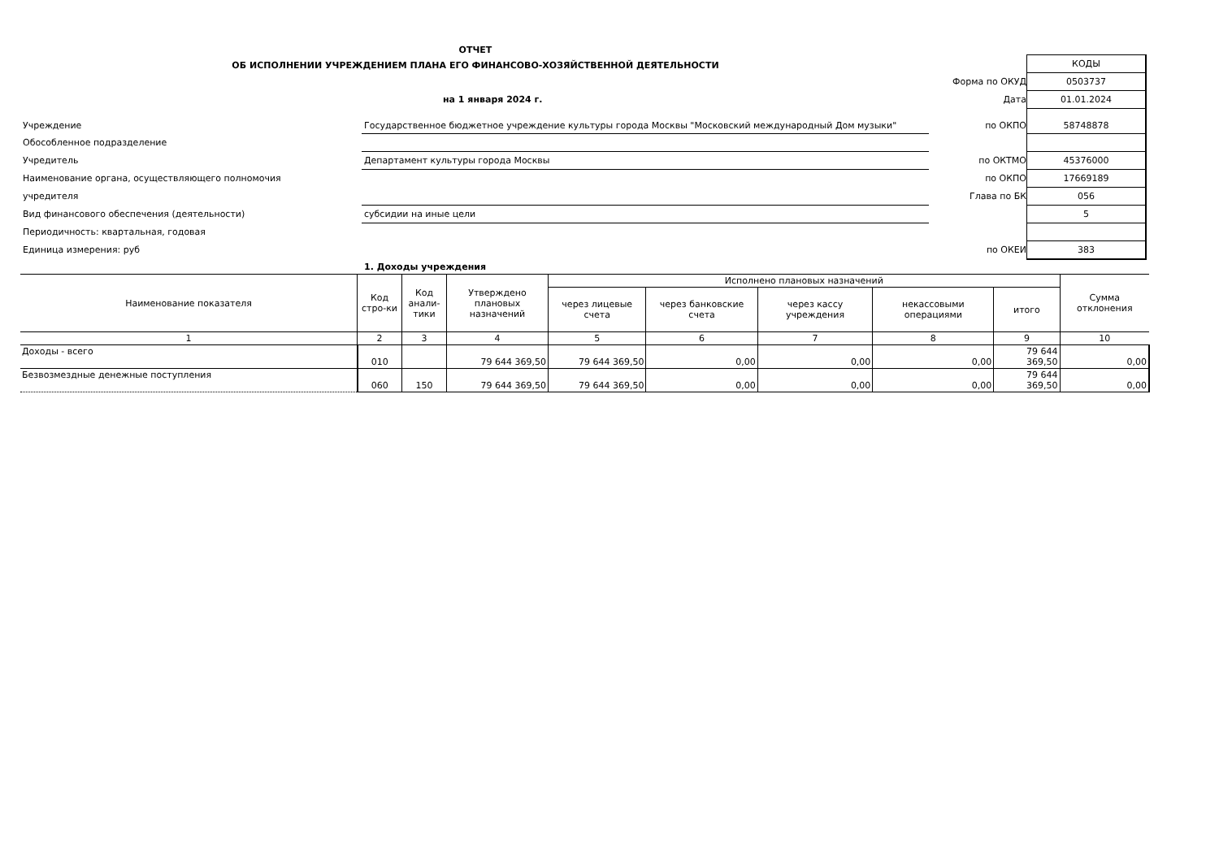ОТЧЕТ
ОБ ИСПОЛНЕНИИ УЧРЕЖДЕНИЕМ ПЛАНА ЕГО ФИНАНСОВО-ХОЗЯЙСТВЕННОЙ ДЕЯТЕЛЬНОСТИ
КОДЫ
Форма по ОКУД
0503737
на 1 января 2024 г.
Дата
01.01.2024
Учреждение
Государственное бюджетное учреждение культуры города Москвы "Московский международный Дом музыки"
по ОКПО
58748878
Обособленное подразделение
Учредитель
Департамент культуры города Москвы
по ОКТМО
45376000
Наименование органа, осуществляющего полномочия
по ОКПО
17669189
учредителя
Глава по БК
056
Вид финансового обеспечения (деятельности)
субсидии на иные цели
5
Периодичность: квартальная, годовая
Единица измерения: руб
по ОКЕИ
383
1. Доходы учреждения
| Наименование показателя | Код стро-ки | Код анали-тики | Утверждено плановых назначений | Исполнено плановых назначений | | | | | Сумма отклонения |
| --- | --- | --- | --- | --- | --- | --- | --- | --- | --- |
| | | | | через лицевые счета | через банковские счета | через кассу учреждения | некассовыми операциями | итого | |
| 1 | 2 | 3 | 4 | 5 | 6 | 7 | 8 | 9 | 10 |
| Доходы - всего | 010 | | 79 644 369,50 | 79 644 369,50 | 0,00 | 0,00 | 0,00 | 79 644 369,50 | 0,00 |
| Безвозмездные денежные поступления | 060 | 150 | 79 644 369,50 | 79 644 369,50 | 0,00 | 0,00 | 0,00 | 79 644 369,50 | 0,00 |